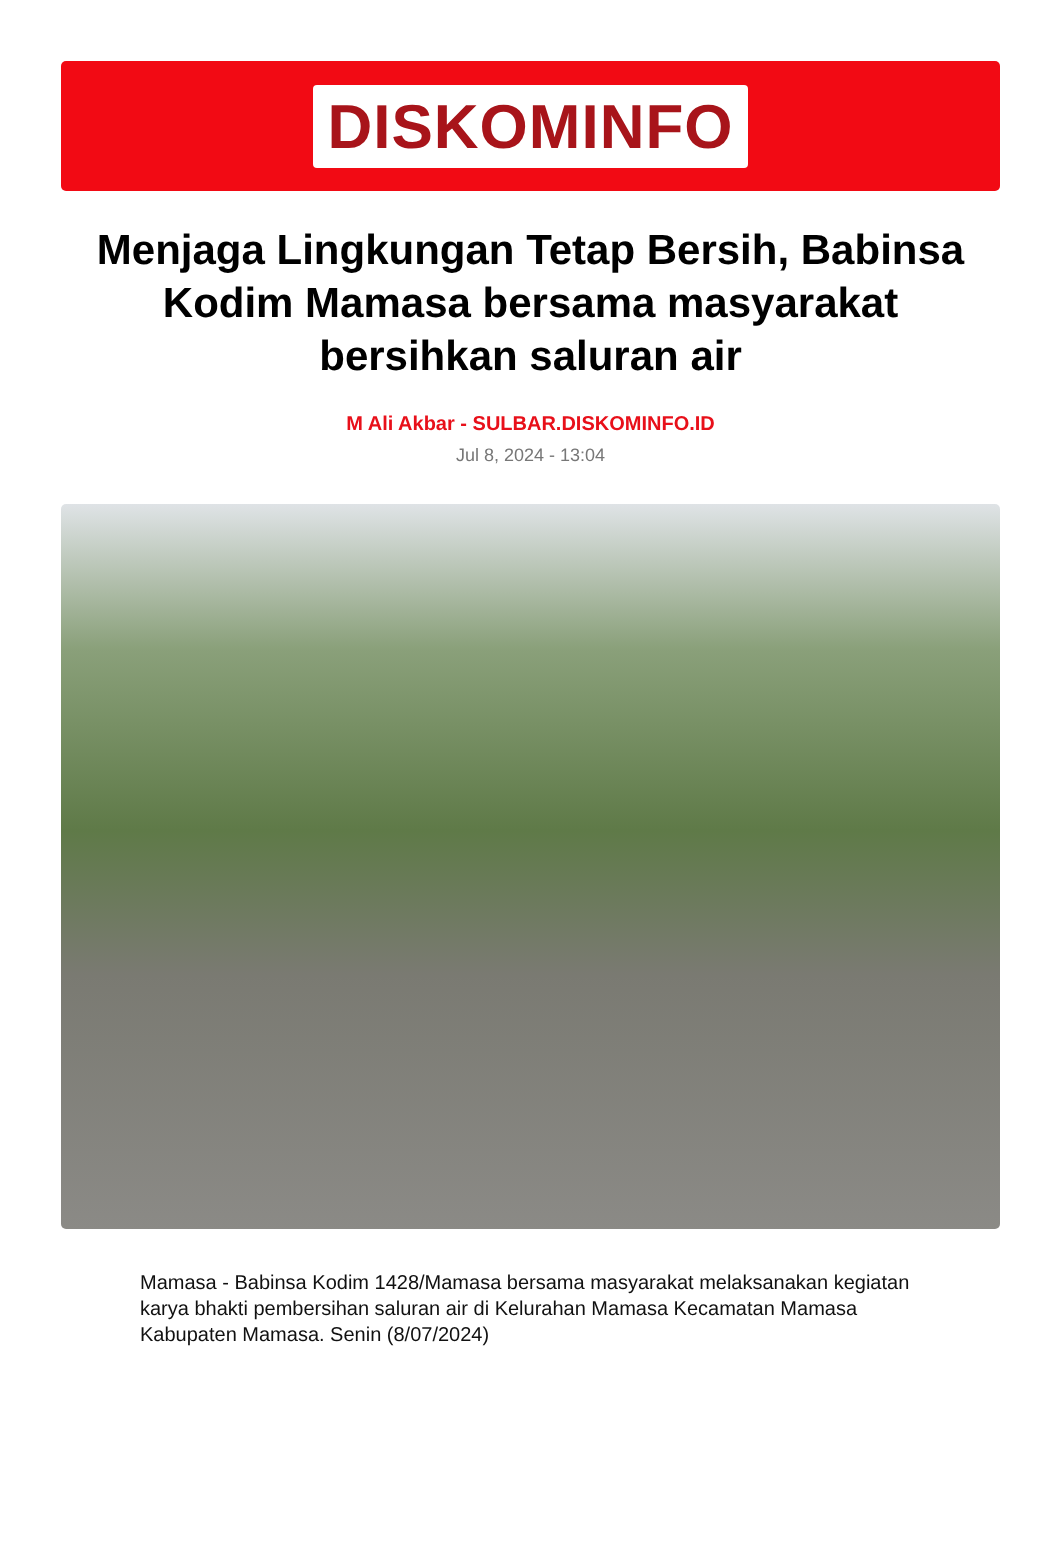DISKOMINFO
Menjaga Lingkungan Tetap Bersih, Babinsa Kodim Mamasa bersama masyarakat bersihkan saluran air
M Ali Akbar - SULBAR.DISKOMINFO.ID
Jul 8, 2024 - 13:04
Mamasa - Babinsa Kodim 1428/Mamasa bersama masyarakat melaksanakan kegiatan karya bhakti pembersihan saluran air di Kelurahan Mamasa Kecamatan Mamasa Kabupaten Mamasa. Senin (8/07/2024)